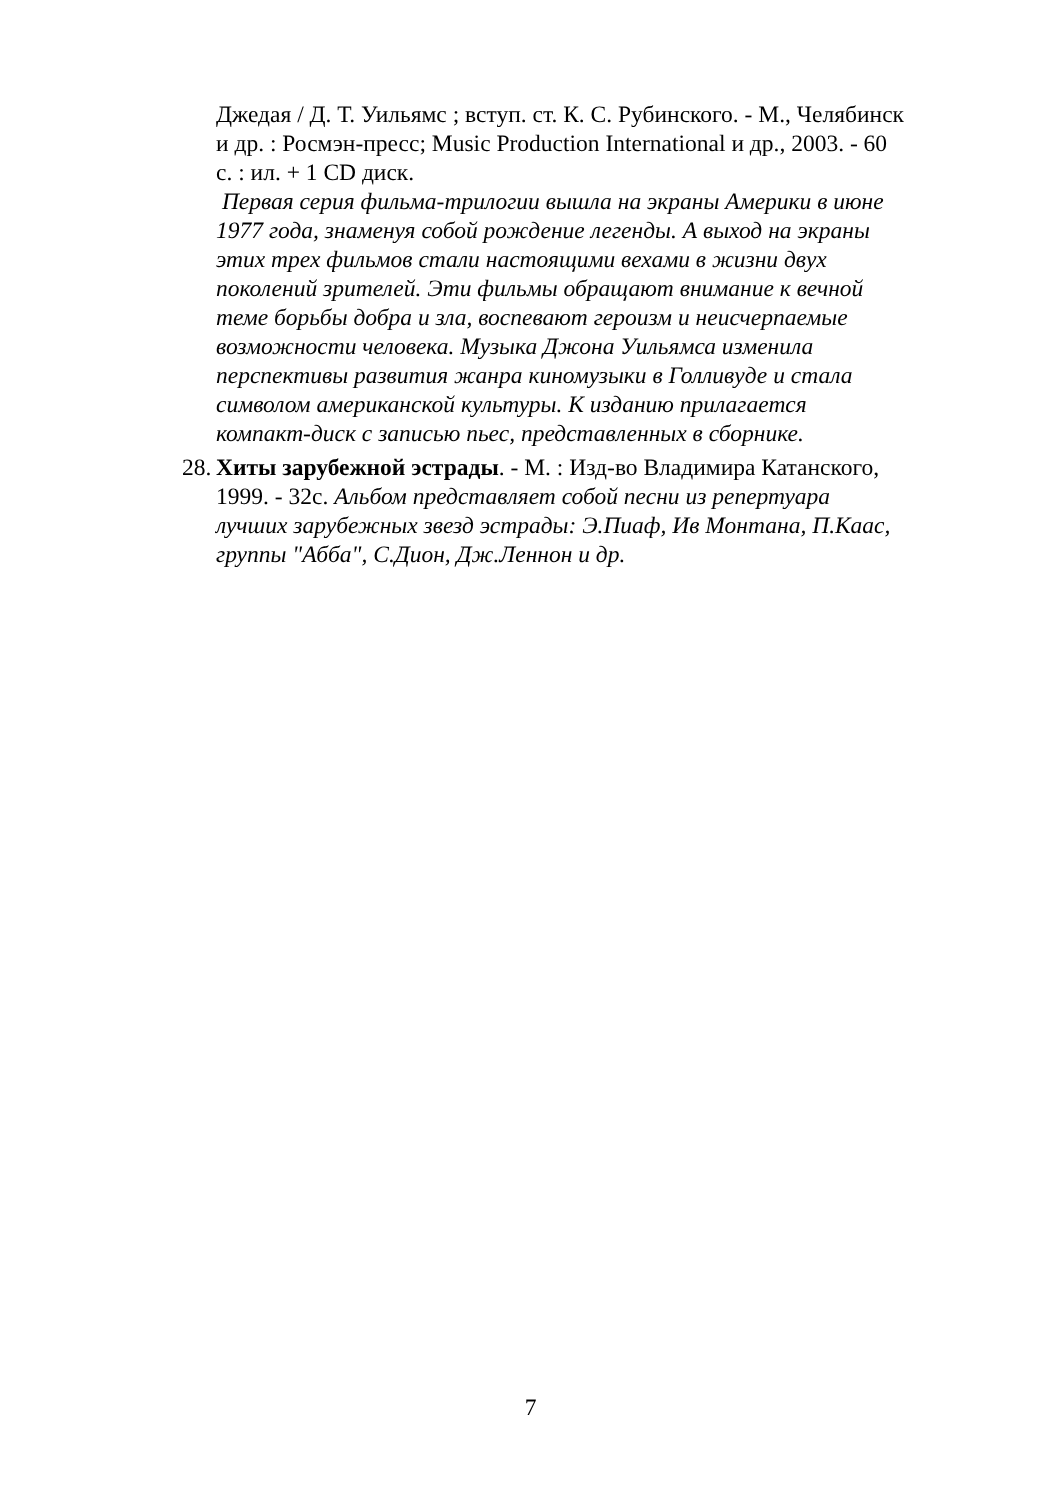Джедая / Д. Т. Уильямс ; вступ. ст. К. С. Рубинского. - М., Челябинск и др. : Росмэн-пресс; Music Production International и др., 2003. - 60 с. : ил. + 1 CD диск.
Первая серия фильма-трилогии вышла на экраны Америки в июне 1977 года, знаменуя собой рождение легенды. А выход на экраны этих трех фильмов стали настоящими вехами в жизни двух поколений зрителей. Эти фильмы обращают внимание к вечной теме борьбы добра и зла, воспевают героизм и неисчерпаемые возможности человека. Музыка Джона Уильямса изменила перспективы развития жанра киномузыки в Голливуде и стала символом американской культуры. К изданию прилагается компакт-диск с записью пьес, представленных в сборнике.
28. Хиты зарубежной эстрады. - М. : Изд-во Владимира Катанского, 1999. - 32с. Альбом представляет собой песни из репертуара лучших зарубежных звезд эстрады: Э.Пиаф, Ив Монтана, П.Каас, группы "Абба", С.Дион, Дж.Леннон и др.
7